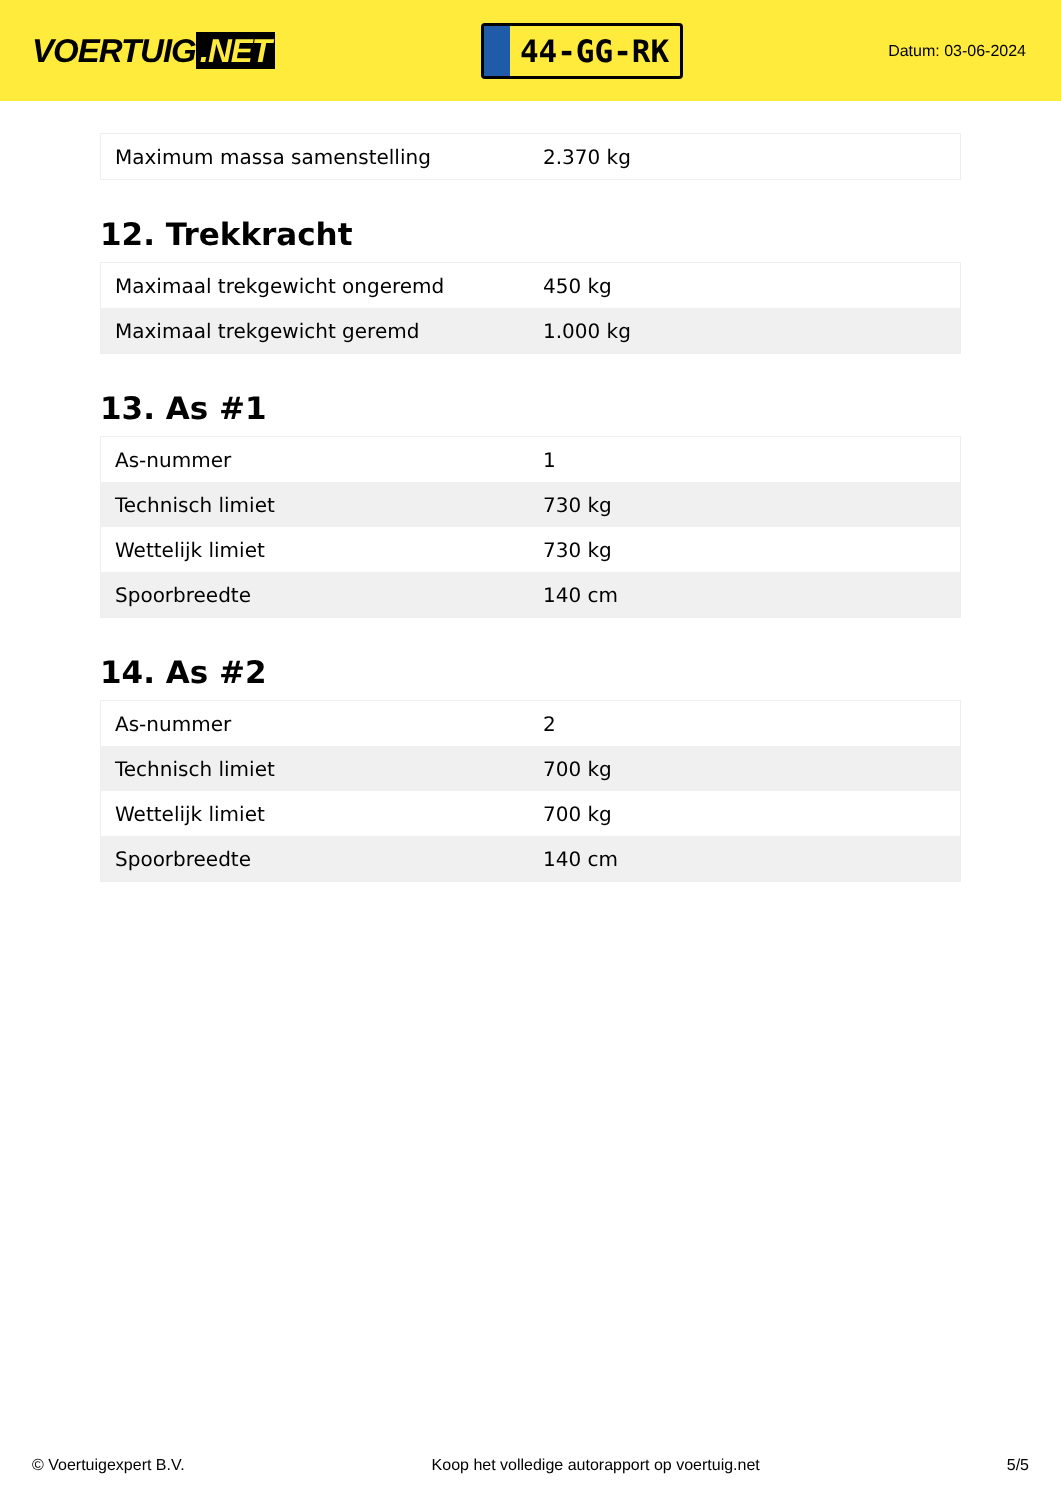VOERTUIG.NET
44-GG-RK
Datum: 03-06-2024
| Maximum massa samenstelling | 2.370 kg |
12. Trekkracht
| Maximaal trekgewicht ongeremd | 450 kg |
| Maximaal trekgewicht geremd | 1.000 kg |
13. As #1
| As-nummer | 1 |
| Technisch limiet | 730 kg |
| Wettelijk limiet | 730 kg |
| Spoorbreedte | 140 cm |
14. As #2
| As-nummer | 2 |
| Technisch limiet | 700 kg |
| Wettelijk limiet | 700 kg |
| Spoorbreedte | 140 cm |
© Voertuigexpert B.V. Koop het volledige autorapport op voertuig.net 5/5